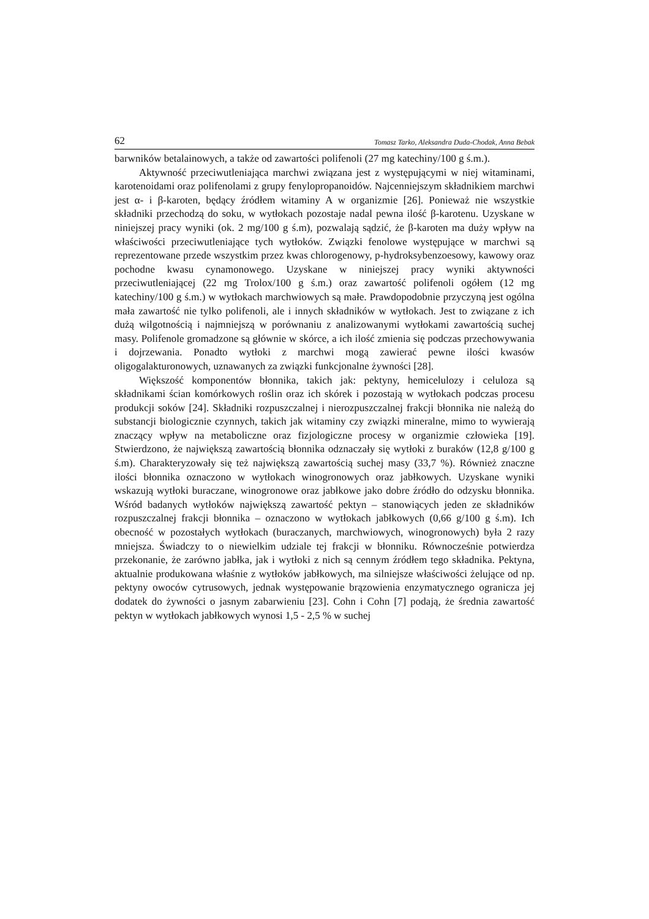62 Tomasz Tarko, Aleksandra Duda-Chodak, Anna Bebak
barwników betalainowych, a także od zawartości polifenoli (27 mg katechiny/100 g ś.m.).
Aktywność przeciwutleniająca marchwi związana jest z występującymi w niej witaminami, karotenoidami oraz polifenolami z grupy fenylopropanoidów. Najcenniejszym składnikiem marchwi jest α- i β-karoten, będący źródłem witaminy A w organizmie [26]. Ponieważ nie wszystkie składniki przechodzą do soku, w wytłokach pozostaje nadal pewna ilość β-karotenu. Uzyskane w niniejszej pracy wyniki (ok. 2 mg/100 g ś.m), pozwalają sądzić, że β-karoten ma duży wpływ na właściwości przeciwutleniające tych wytłoków. Związki fenolowe występujące w marchwi są reprezentowane przede wszystkim przez kwas chlorogenowy, p-hydroksybenzoesowy, kawowy oraz pochodne kwasu cynamonowego. Uzyskane w niniejszej pracy wyniki aktywności przeciwutleniającej (22 mg Trolox/100 g ś.m.) oraz zawartość polifenoli ogółem (12 mg katechiny/100 g ś.m.) w wytłokach marchwiowych są małe. Prawdopodobnie przyczyną jest ogólna mała zawartość nie tylko polifenoli, ale i innych składników w wytłokach. Jest to związane z ich dużą wilgotnością i najmniejszą w porównaniu z analizowanymi wytłokami zawartością suchej masy. Polifenole gromadzone są głównie w skórce, a ich ilość zmienia się podczas przechowywania i dojrzewania. Ponadto wytłoki z marchwi mogą zawierać pewne ilości kwasów oligogalakturonowych, uznawanych za związki funkcjonalne żywności [28].
Większość komponentów błonnika, takich jak: pektyny, hemicelulozy i celuloza są składnikami ścian komórkowych roślin oraz ich skórek i pozostają w wytłokach podczas procesu produkcji soków [24]. Składniki rozpuszczalnej i nierozpuszczalnej frakcji błonnika nie należą do substancji biologicznie czynnych, takich jak witaminy czy związki mineralne, mimo to wywierają znaczący wpływ na metaboliczne oraz fizjologiczne procesy w organizmie człowieka [19]. Stwierdzono, że największą zawartością błonnika odznaczały się wytłoki z buraków (12,8 g/100 g ś.m). Charakteryzowały się też największą zawartością suchej masy (33,7 %). Również znaczne ilości błonnika oznaczono w wytłokach winogronowych oraz jabłkowych. Uzyskane wyniki wskazują wytłoki buraczane, winogronowe oraz jabłkowe jako dobre źródło do odzysku błonnika. Wśród badanych wytłoków największą zawartość pektyn – stanowiących jeden ze składników rozpuszczalnej frakcji błonnika – oznaczono w wytłokach jabłkowych (0,66 g/100 g ś.m). Ich obecność w pozostałych wytłokach (buraczanych, marchwiowych, winogronowych) była 2 razy mniejsza. Świadczy to o niewielkim udziale tej frakcji w błonniku. Równocześnie potwierdza przekonanie, że zarówno jabłka, jak i wytłoki z nich są cennym źródłem tego składnika. Pektyna, aktualnie produkowana właśnie z wytłoków jabłkowych, ma silniejsze właściwości żelujące od np. pektyny owoców cytrusowych, jednak występowanie brązowienia enzymatycznego ogranicza jej dodatek do żywności o jasnym zabarwieniu [23]. Cohn i Cohn [7] podają, że średnia zawartość pektyn w wytłokach jabłkowych wynosi 1,5 - 2,5 % w suchej